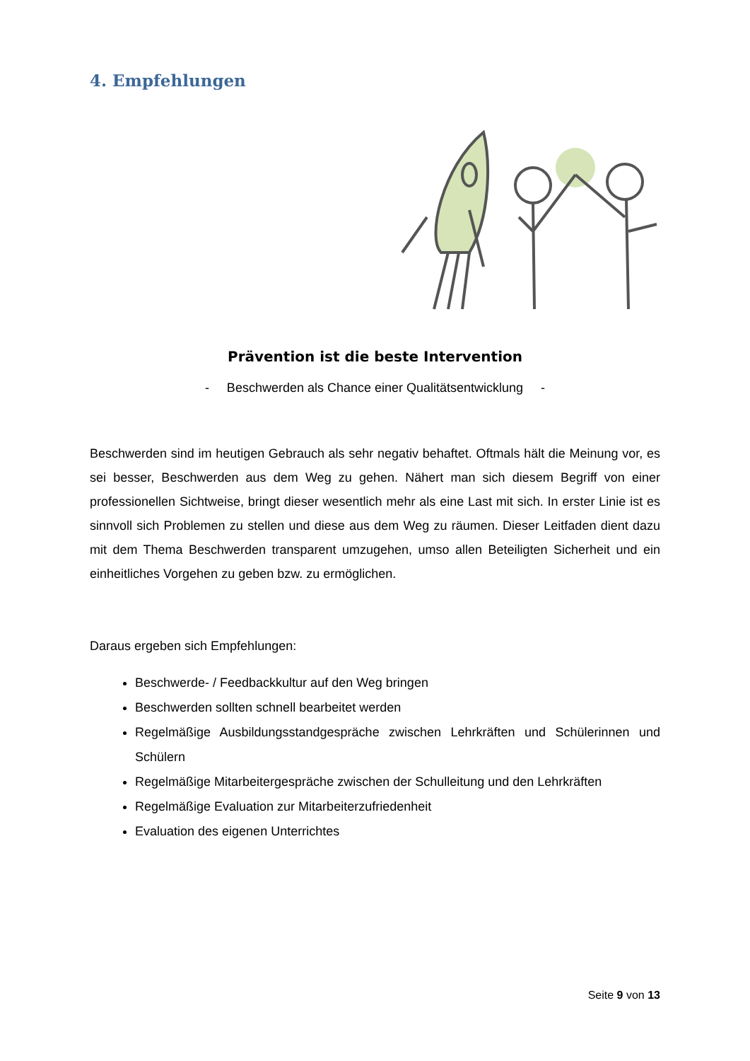4. Empfehlungen
Prävention ist die beste Intervention
- Beschwerden als Chance einer Qualitätsentwicklung -
Beschwerden sind im heutigen Gebrauch als sehr negativ behaftet. Oftmals hält die Meinung vor, es sei besser, Beschwerden aus dem Weg zu gehen. Nähert man sich diesem Begriff von einer professionellen Sichtweise, bringt dieser wesentlich mehr als eine Last mit sich. In erster Linie ist es sinnvoll sich Problemen zu stellen und diese aus dem Weg zu räumen. Dieser Leitfaden dient dazu mit dem Thema Beschwerden transparent umzugehen, umso allen Beteiligten Sicherheit und ein einheitliches Vorgehen zu geben bzw. zu ermöglichen.
Daraus ergeben sich Empfehlungen:
Beschwerde- / Feedbackkultur auf den Weg bringen
Beschwerden sollten schnell bearbeitet werden
Regelmäßige Ausbildungsstandgespräche zwischen Lehrkräften und Schülerinnen und Schülern
Regelmäßige Mitarbeitergespräche zwischen der Schulleitung und den Lehrkräften
Regelmäßige Evaluation zur Mitarbeiterzufriedenheit
Evaluation des eigenen Unterrichtes
Seite 9 von 13